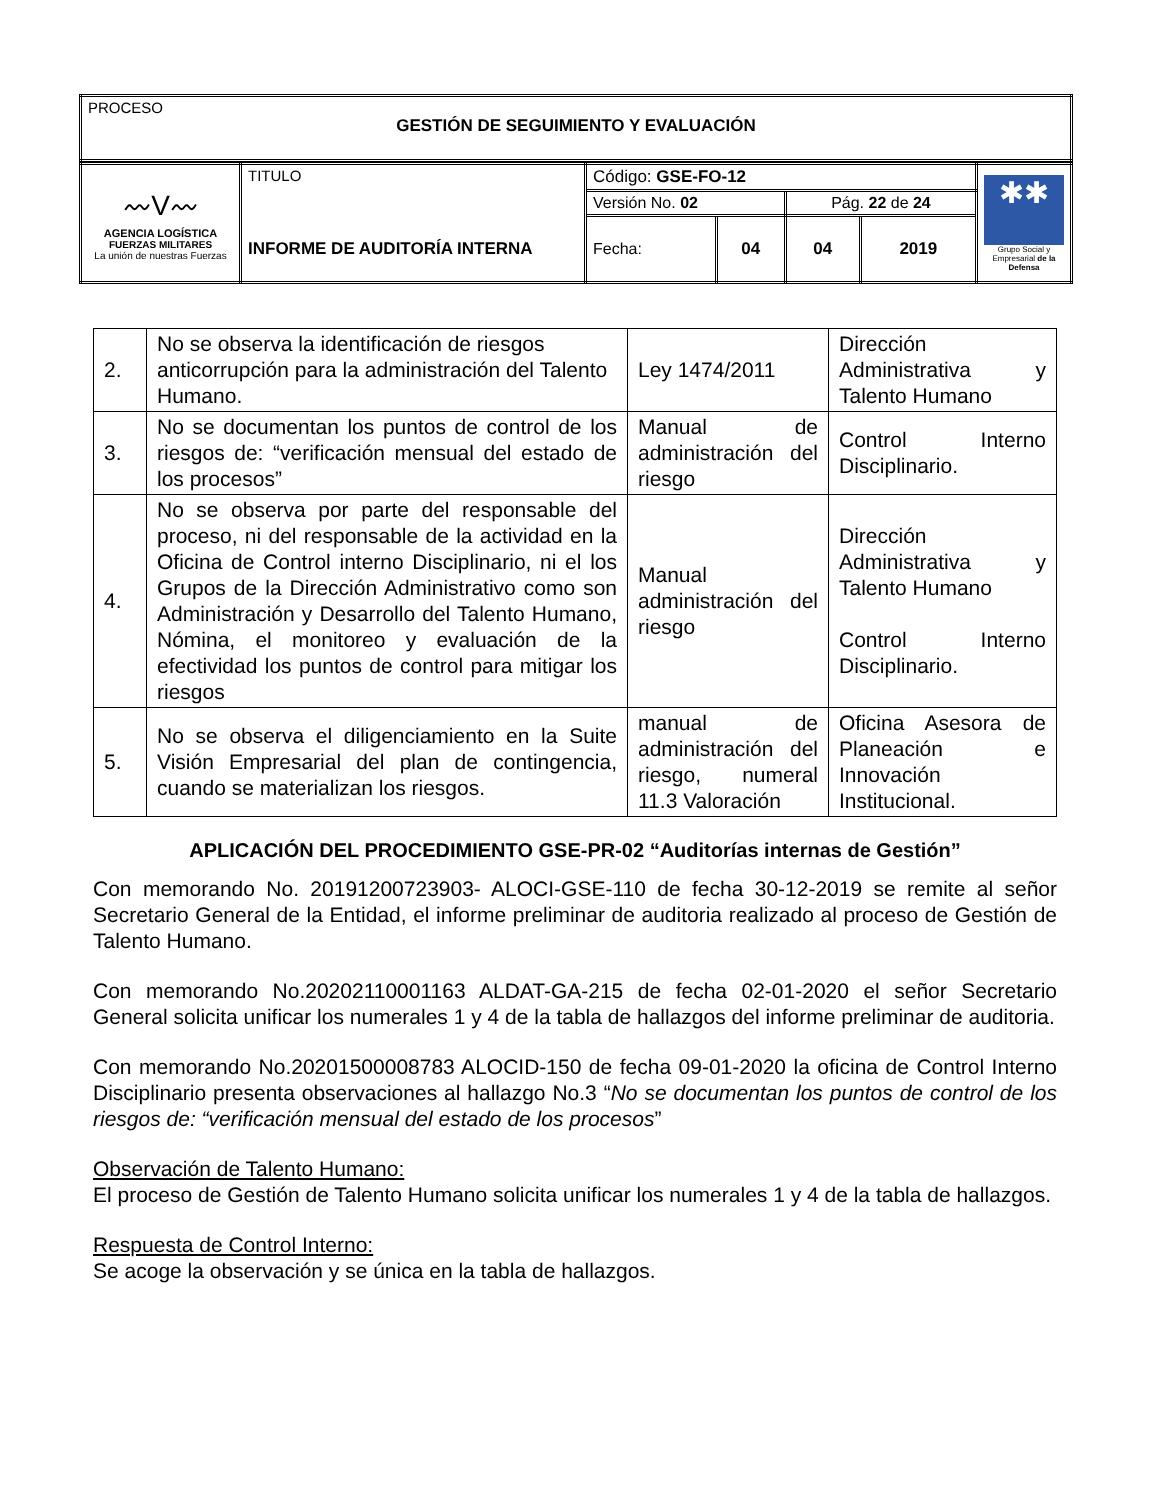| PROCESO GESTIÓN DE SEGUIMIENTO Y EVALUACIÓN |
| 〰V〰 AGENCIA LOGÍSTICA FUERZAS MILITARES La unión de nuestras Fuerzas | TITULO INFORME DE AUDITORÍA INTERNA | Código: GSE-FO-12 | | | | ✱✱ Grupo Social y Empresarial de la Defensa |
| | | Versión No. 02 | | Pág. 22 de 24 | | |
| | | Fecha: | 04 | 04 | 2019 | |
| 2. | No se observa la identificación de riesgos anticorrupción para la administración del Talento Humano. | Ley 1474/2011 | Dirección Administrativa y Talento Humano |
| 3. | No se documentan los puntos de control de los riesgos de: “verificación mensual del estado de los procesos” | Manual de administración del riesgo | Control Interno Disciplinario. |
| 4. | No se observa por parte del responsable del proceso, ni del responsable de la actividad en la Oficina de Control interno Disciplinario, ni el los Grupos de la Dirección Administrativo como son Administración y Desarrollo del Talento Humano, Nómina, el monitoreo y evaluación de la efectividad los puntos de control para mitigar los riesgos | Manual administración del riesgo | Dirección Administrativa y Talento Humano Control Interno Disciplinario. |
| 5. | No se observa el diligenciamiento en la Suite Visión Empresarial del plan de contingencia, cuando se materializan los riesgos. | manual de administración del riesgo, numeral 11.3 Valoración | Oficina Asesora de Planeación e Innovación Institucional. |
APLICACIÓN DEL PROCEDIMIENTO GSE-PR-02 “Auditorías internas de Gestión”
Con memorando No. 20191200723903- ALOCI-GSE-110 de fecha 30-12-2019 se remite al señor Secretario General de la Entidad, el informe preliminar de auditoria realizado al proceso de Gestión de Talento Humano.
Con memorando No.20202110001163 ALDAT-GA-215 de fecha 02-01-2020 el señor Secretario General solicita unificar los numerales 1 y 4 de la tabla de hallazgos del informe preliminar de auditoria.
Con memorando No.20201500008783 ALOCID-150 de fecha 09-01-2020 la oficina de Control Interno Disciplinario presenta observaciones al hallazgo No.3 “No se documentan los puntos de control de los riesgos de: “verificación mensual del estado de los procesos”
Observación de Talento Humano:
El proceso de Gestión de Talento Humano solicita unificar los numerales 1 y 4 de la tabla de hallazgos.
Respuesta de Control Interno:
Se acoge la observación y se única en la tabla de hallazgos.